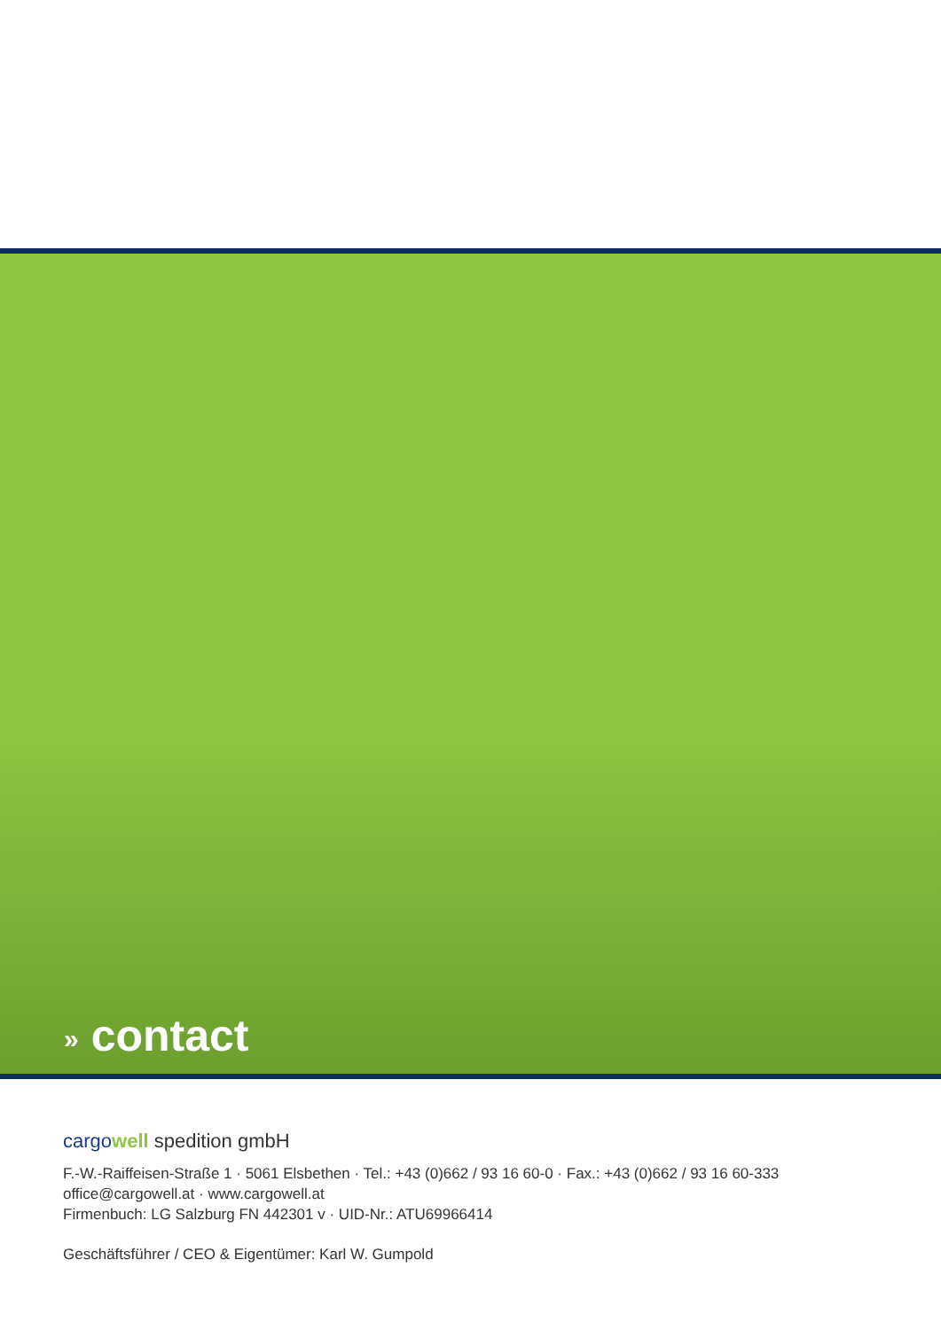» contact
cargo well spedition gmbH
F.-W.-Raiffeisen-Straße 1 · 5061 Elsbethen · Tel.: +43 (0)662 / 93 16 60-0 · Fax.: +43 (0)662 / 93 16 60-333
office@cargowell.at · www.cargowell.at
Firmenbuch: LG Salzburg FN 442301 v · UID-Nr.: ATU69966414
Geschäftsführer / CEO & Eigentümer: Karl W. Gumpold